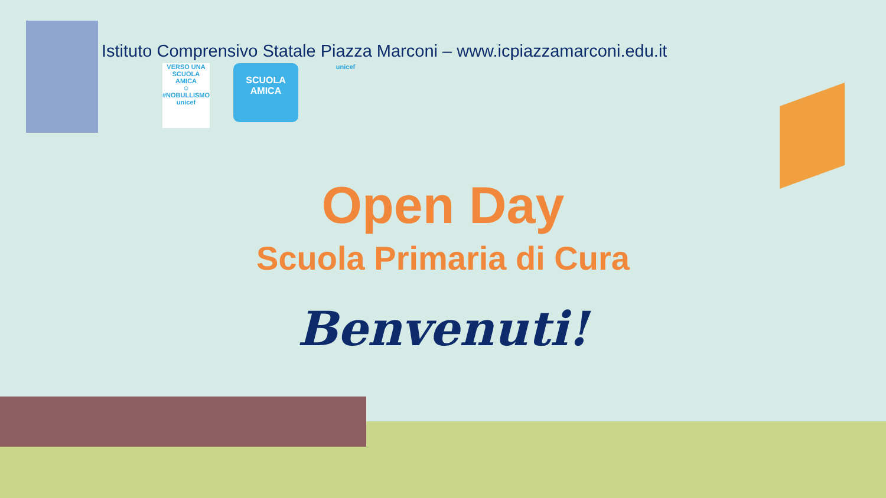Istituto Comprensivo Statale Piazza Marconi – www.icpiazzamarconi.edu.it
VERSO UNA SCUOLA AMICA
☺
#NOBULLISMO
unicef
SCUOLA
AMICA
unicef
Open Day
Scuola Primaria di Cura
Benvenuti!